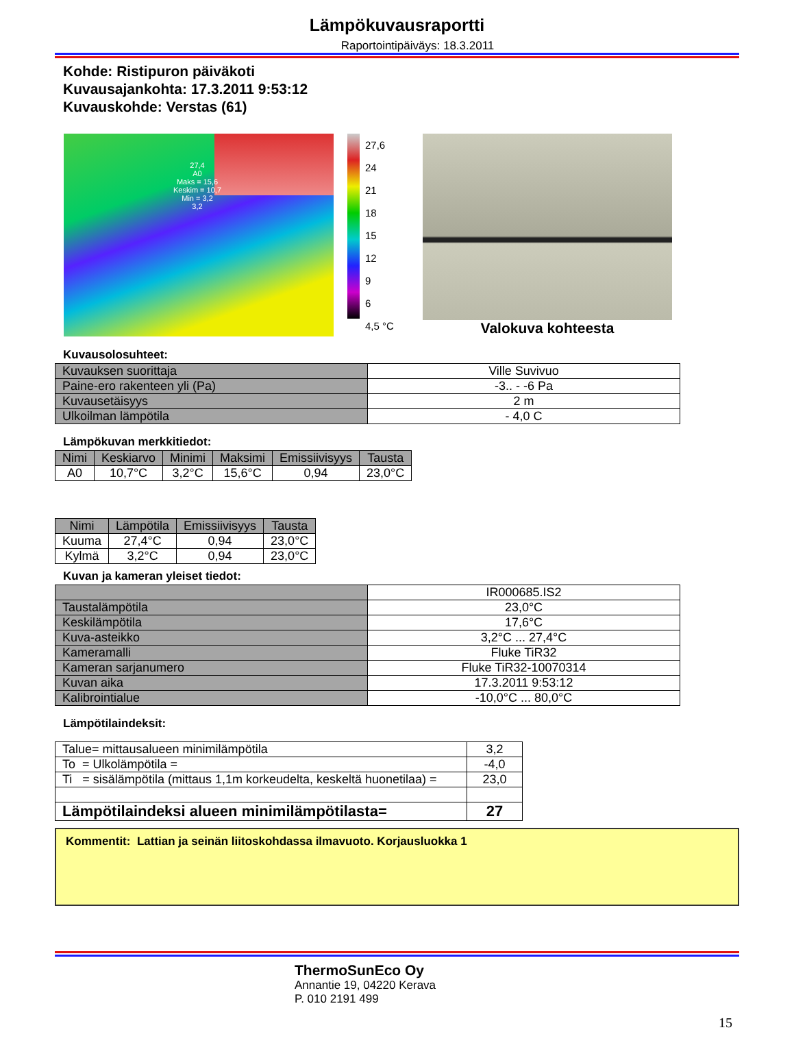Lämpökuvausraportti
Raportointipäiväys: 18.3.2011
Kohde: Ristipuron päiväkoti
Kuvausajankohta: 17.3.2011 9:53:12
Kuvauskohde: Verstas (61)
27,4
A0
Maks = 15,6
Keskim = 10,7
Min = 3,2
3,2
27,6
24
21
18
15
12
9
6
4,5 °C
Valokuva kohteesta
Kuvausolosuhteet:
| Kuvauksen suorittaja | Ville Suvivuo |
| Paine-ero rakenteen yli (Pa) | -3.. - -6 Pa |
| Kuvausetäisyys | 2 m |
| Ulkoilman lämpötila | - 4,0 C |
Lämpökuvan merkkitiedot:
| Nimi | Keskiarvo | Minimi | Maksimi | Emissiivisyys | Tausta |
| --- | --- | --- | --- | --- | --- |
| A0 | 10,7°C | 3,2°C | 15,6°C | 0,94 | 23,0°C |
| Nimi | Lämpötila | Emissiivisyys | Tausta |
| --- | --- | --- | --- |
| Kuuma | 27,4°C | 0,94 | 23,0°C |
| Kylmä | 3,2°C | 0,94 | 23,0°C |
Kuvan ja kameran yleiset tiedot:
| | IR000685.IS2 |
| Taustalämpötila | 23,0°C |
| Keskilämpötila | 17,6°C |
| Kuva-asteikko | 3,2°C ... 27,4°C |
| Kameramalli | Fluke TiR32 |
| Kameran sarjanumero | Fluke TiR32-10070314 |
| Kuvan aika | 17.3.2011 9:53:12 |
| Kalibrointialue | -10,0°C ... 80,0°C |
Lämpötilaindeksit:
| Talue= mittausalueen minimilämpötila | 3,2 |
| To = Ulkolämpötila = | -4,0 |
| Ti = sisälämpötila (mittaus 1,1m korkeudelta, keskeltä huonetilaa) = | 23,0 |
| Lämpötilaindeksi alueen minimilämpötilasta= | 27 |
Kommentit: Lattian ja seinän liitoskohdassa ilmavuoto. Korjausluokka 1
ThermoSunEco Oy
Annantie 19, 04220 Kerava
P. 010 2191 499
15